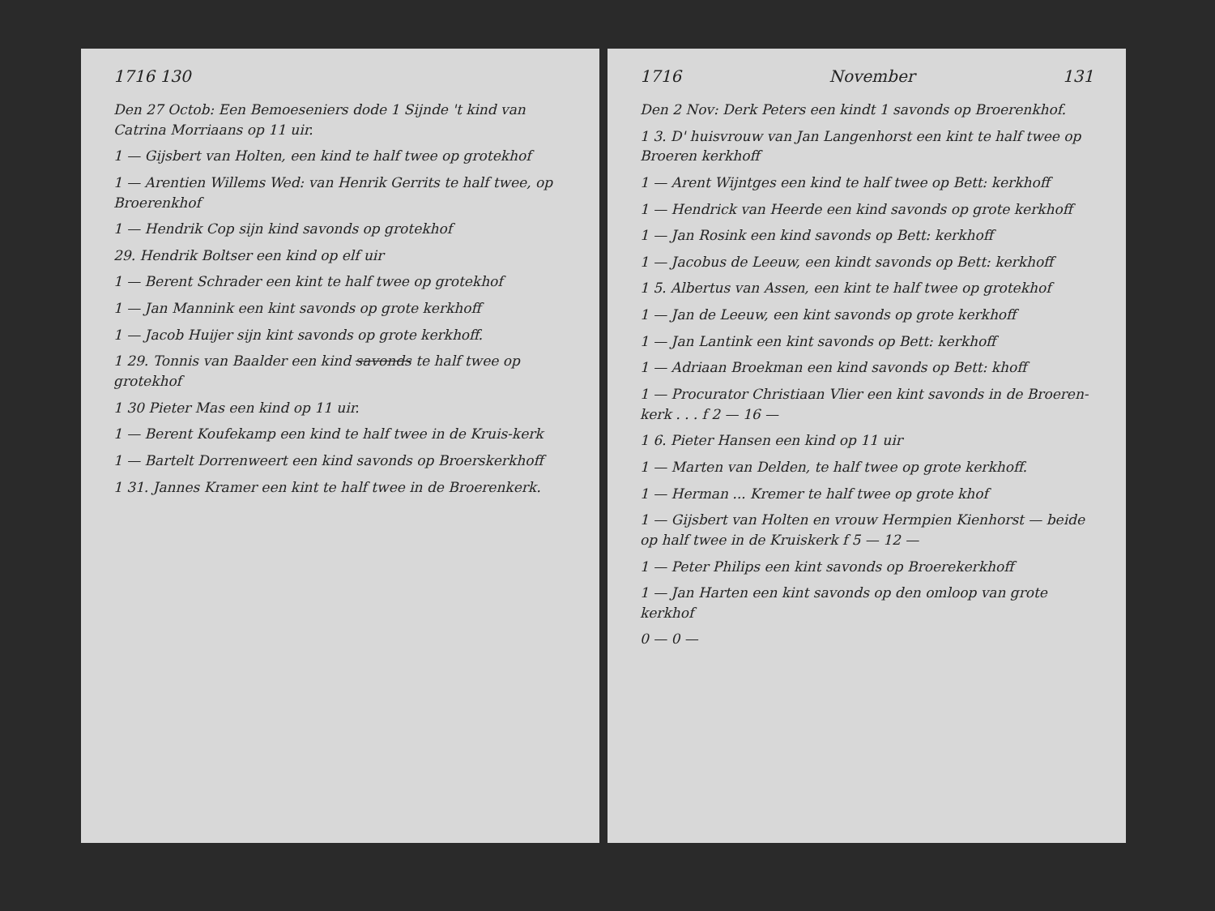1716 130
Den 27 Octob: Een Bemoeseniers dode 1 Sijnde 't kind van Catrina Morriaans op 11 uir.
1 — Gijsbert van Holten, een kind te half twee op grotekhof
1 — Arentien Willems Wed: van Henrik Gerrits te half twee, op Broerenkhof
1 — Hendrik Cop sijn kind savonds op grotekhof
29. Hendrik Boltser een kind op elf uir
1 — Berent Schrader een kint te half twee op grotekhof
1 — Jan Mannink een kint savonds op grote kerkhoff
1 — Jacob Huijer sijn kint savonds op grote kerkhoff.
1 29. Tonnis van Baalder een kind savonds te half twee op grotekhof
1 30 Pieter Mas een kind op 11 uir.
1 — Berent Koufekamp een kind te half twee in de Kruis-kerk
1 — Bartelt Dorrenweert een kind savonds op Broerskerkhoff
1 31. Jannes Kramer een kint te half twee in de Broerenkerk.
1716 November 131
Den 2 Nov: Derk Peters een kindt 1 savonds op Broerenkhof.
1 3. D' huisvrouw van Jan Langenhorst een kint te half twee op Broeren kerkhoff
1 — Arent Wijntges een kind te half twee op Bett: kerkhoff
1 — Hendrick van Heerde een kind savonds op grote kerkhoff
1 — Jan Rosink een kind savonds op Bett: kerkhoff
1 — Jacobus de Leeuw, een kindt savonds op Bett: kerkhoff
1 5. Albertus van Assen, een kint te half twee op grotekhof
1 — Jan de Leeuw, een kint savonds op grote kerkhoff
1 — Jan Lantink een kint savonds op Bett: kerkhoff
1 — Adriaan Broekman een kind savonds op Bett: khoff
1 — Procurator Christiaan Vlier een kint savonds in de Broeren-kerk . . . f 2 — 16 —
1 6. Pieter Hansen een kind op 11 uir
1 — Marten van Delden, te half twee op grote kerkhoff.
1 — Herman ... Kremer te half twee op grote khof
1 — Gijsbert van Holten en vrouw Hermpien Kienhorst — beide op half twee in de Kruiskerk f 5 — 12 —
1 — Peter Philips een kint savonds op Broerekerkhoff
1 — Jan Harten een kint savonds op den omloop van grote kerkhof
0 — 0 —